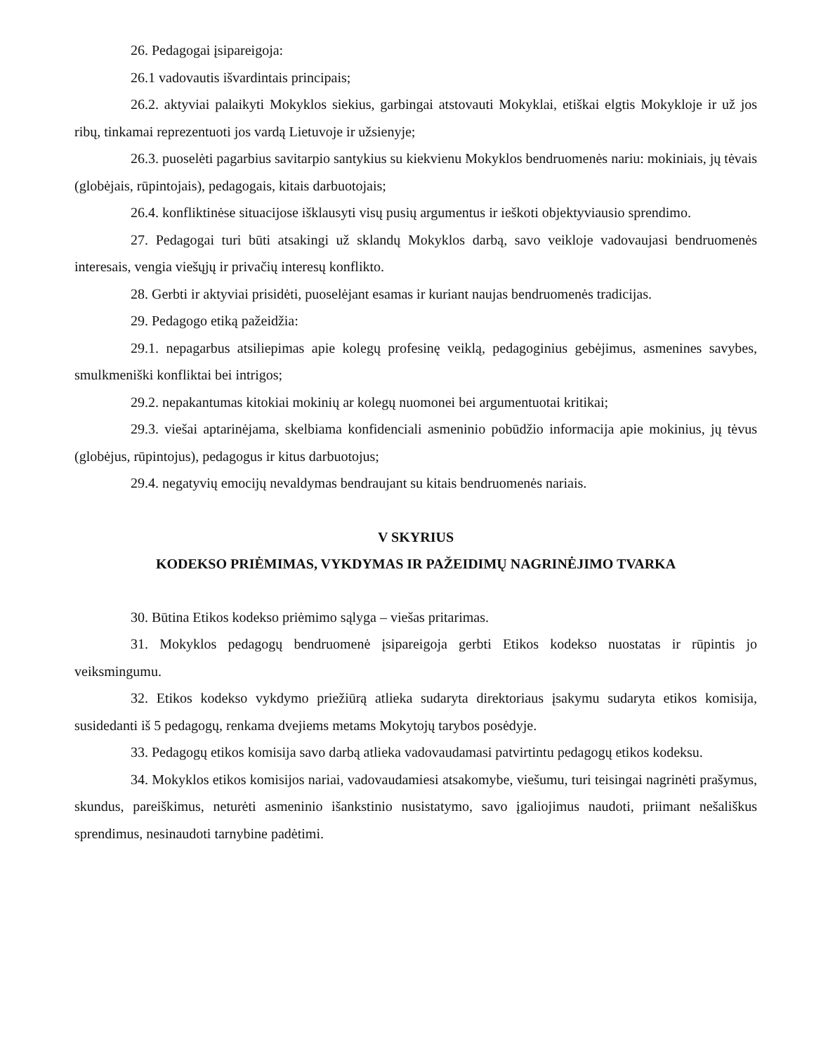26. Pedagogai įsipareigoja:
26.1 vadovautis išvardintais principais;
26.2. aktyviai palaikyti Mokyklos siekius, garbingai atstovauti Mokyklai, etiškai elgtis Mokykloje ir už jos ribų, tinkamai reprezentuoti jos vardą Lietuvoje ir užsienyje;
26.3. puoselėti pagarbius savitarpio santykius su kiekvienu Mokyklos bendruomenės nariu: mokiniais, jų tėvais (globėjais, rūpintojais), pedagogais, kitais darbuotojais;
26.4. konfliktinėse situacijose išklausyti visų pusių argumentus ir ieškoti objektyviausio sprendimo.
27. Pedagogai turi būti atsakingi už sklandų Mokyklos darbą, savo veikloje vadovaujasi bendruomenės interesais, vengia viešųjų ir privačių interesų konflikto.
28. Gerbti ir aktyviai prisidėti, puoselėjant esamas ir kuriant naujas bendruomenės tradicijas.
29. Pedagogo etiką pažeidžia:
29.1. nepagarbus atsiliepimas apie kolegų profesinę veiklą, pedagoginius gebėjimus, asmenines savybes, smulkmeniški konfliktai bei intrigos;
29.2. nepakantumas kitokiai mokinių ar kolegų nuomonei bei argumentuotai kritikai;
29.3. viešai aptarinėjama, skelbiama konfidenciali asmeninio pobūdžio informacija apie mokinius, jų tėvus (globėjus, rūpintojus), pedagogus ir kitus darbuotojus;
29.4. negatyvių emocijų nevaldymas bendraujant su kitais bendruomenės nariais.
V SKYRIUS
KODEKSO PRIĖMIMAS, VYKDYMAS IR PAŽEIDIMŲ NAGRINĖJIMO TVARKA
30. Būtina Etikos kodekso priėmimo sąlyga – viešas pritarimas.
31. Mokyklos pedagogų bendruomenė įsipareigoja gerbti Etikos kodekso nuostatas ir rūpintis jo veiksmingumu.
32. Etikos kodekso vykdymo priežiūrą atlieka sudaryta direktoriaus įsakymu sudaryta etikos komisija, susidedanti iš 5 pedagogų, renkama dvejiems metams Mokytojų tarybos posėdyje.
33. Pedagogų etikos komisija savo darbą atlieka vadovaudamasi patvirtintu pedagogų etikos kodeksu.
34. Mokyklos etikos komisijos nariai, vadovaudamiesi atsakomybe, viešumu, turi teisingai nagrinėti prašymus, skundus, pareiškimus, neturėti asmeninio išankstinio nusistatymo, savo įgaliojimus naudoti, priimant nešališkus sprendimus, nesinaudoti tarnybine padėtimi.